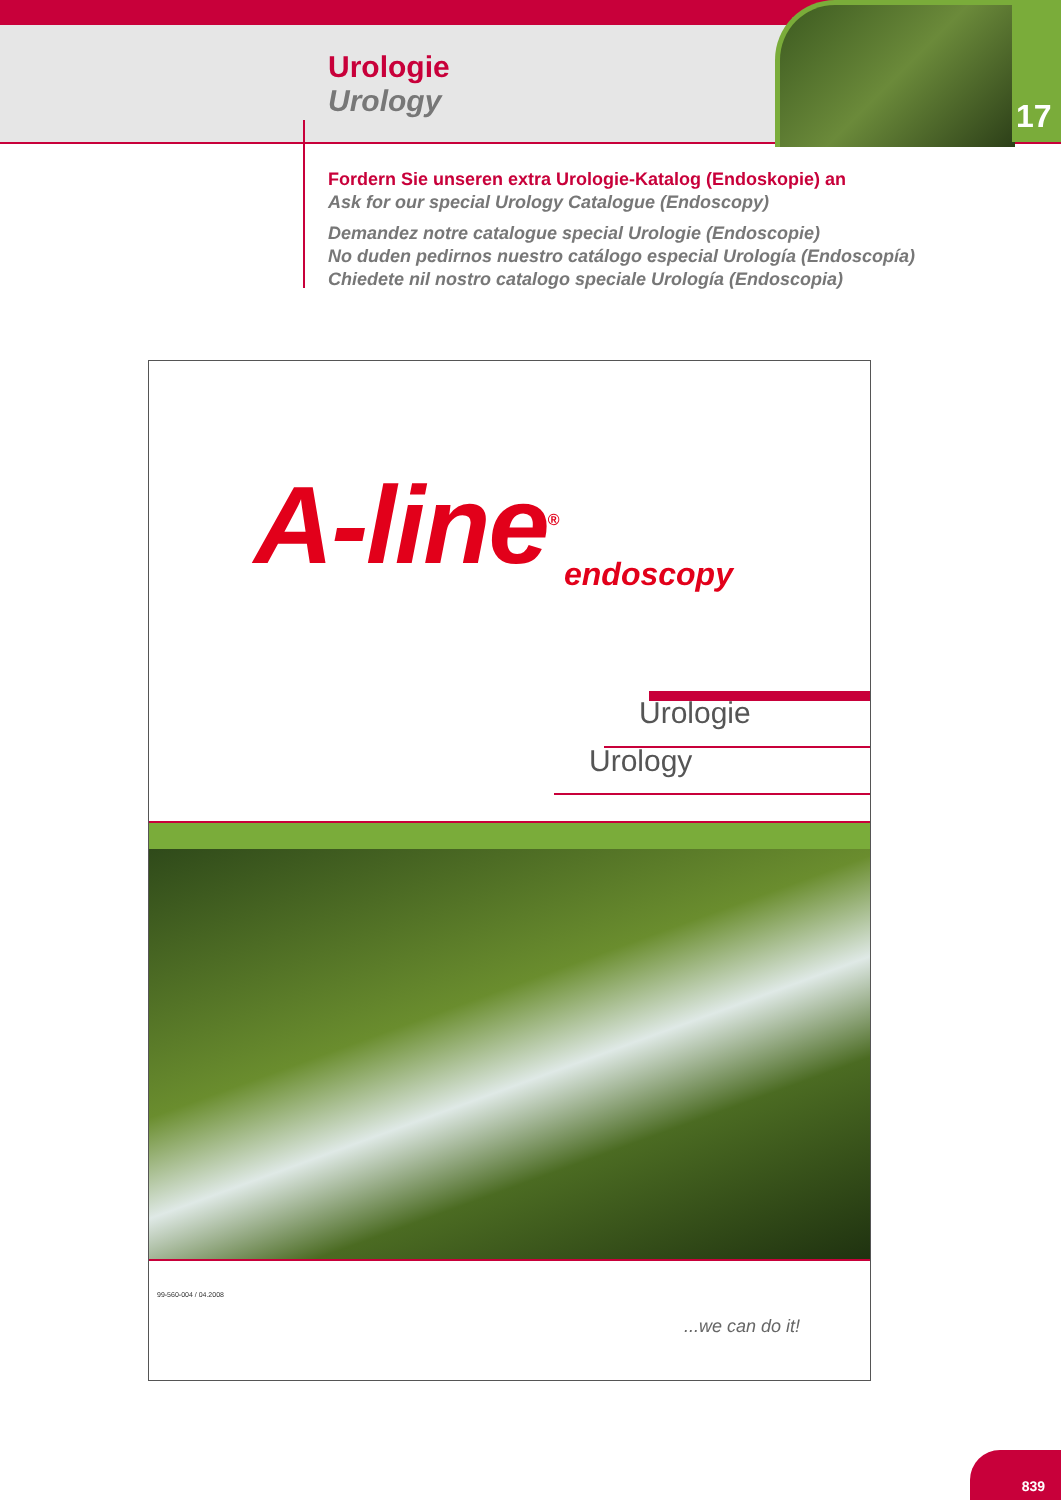Urologie
Urology
17
Fordern Sie unseren extra Urologie-Katalog (Endoskopie) an
Ask for our special Urology Catalogue (Endoscopy)
Demandez notre catalogue special Urologie (Endoscopie)
No duden pedirnos nuestro catálogo especial Urología (Endoscopía)
Chiedete nil nostro catalogo speciale Urología (Endoscopia)
A-line<sup>®</sup> endoscopy
Urologie
Urology
99-560-004 / 04.2008
...we can do it!
839